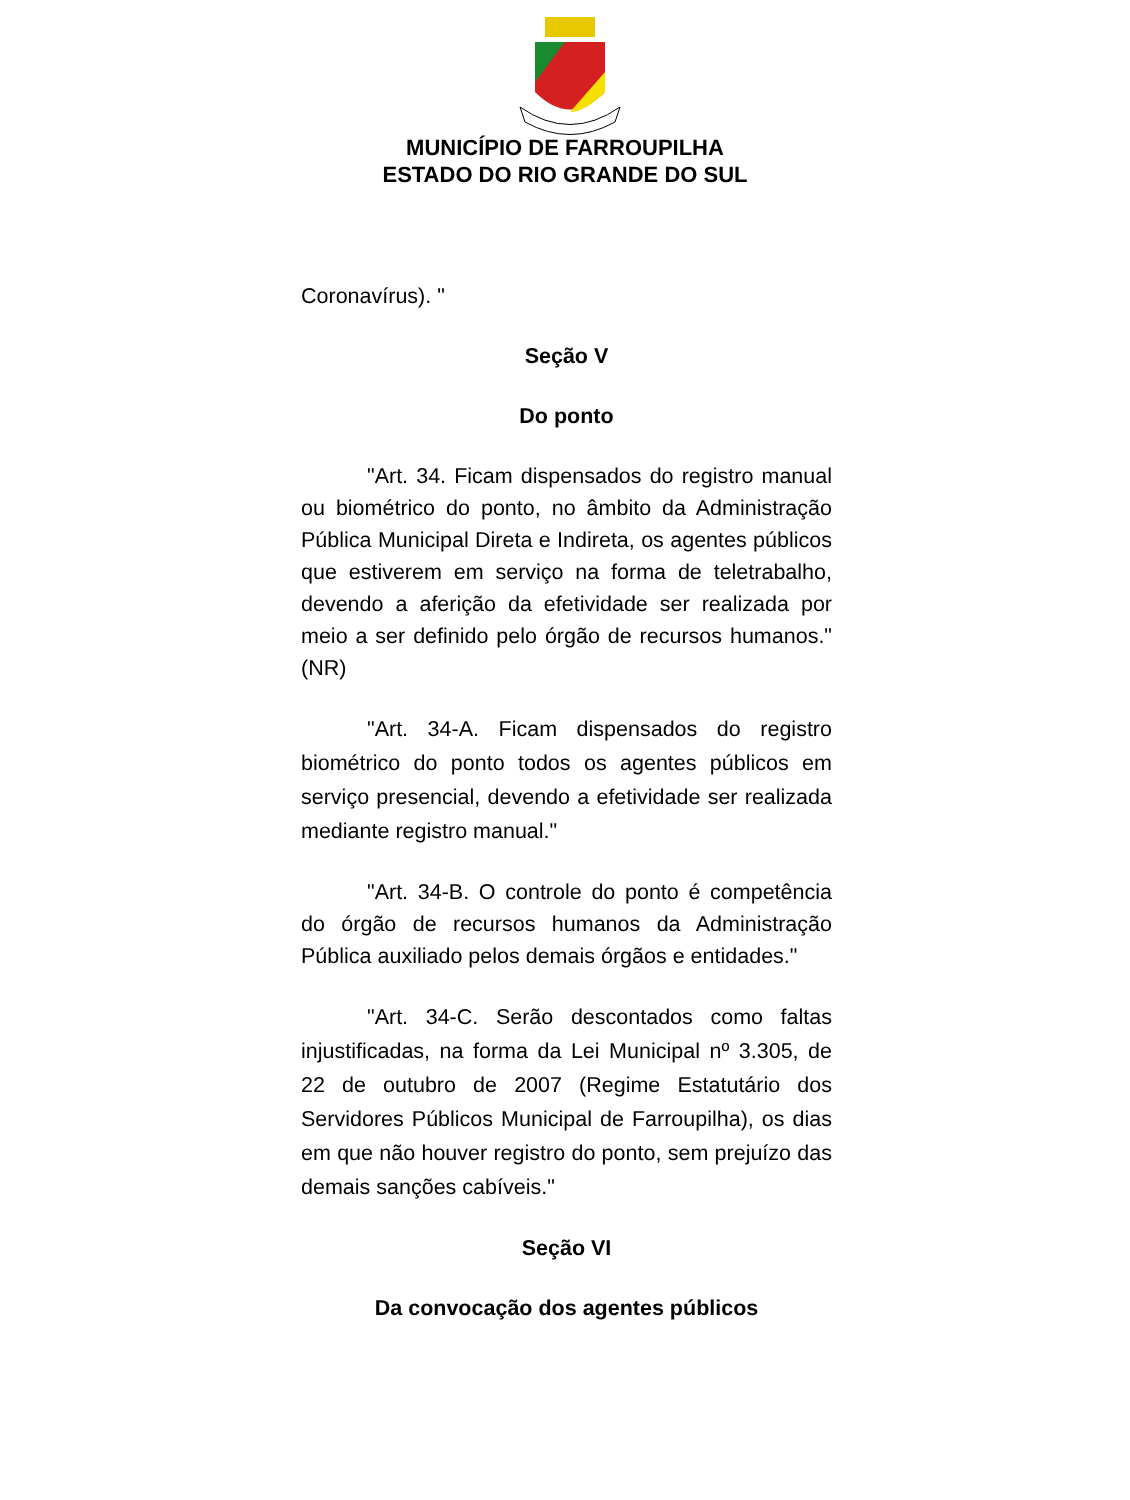MUNICÍPIO DE FARROUPILHA
ESTADO DO RIO GRANDE DO SUL
Coronavírus). "
Seção V
Do ponto
"Art. 34. Ficam dispensados do registro manual ou biométrico do ponto, no âmbito da Administração Pública Municipal Direta e Indireta, os agentes públicos que estiverem em serviço na forma de teletrabalho, devendo a aferição da efetividade ser realizada por meio a ser definido pelo órgão de recursos humanos." (NR)
"Art. 34-A. Ficam dispensados do registro biométrico do ponto todos os agentes públicos em serviço presencial, devendo a efetividade ser realizada mediante registro manual."
"Art. 34-B. O controle do ponto é competência do órgão de recursos humanos da Administração Pública auxiliado pelos demais órgãos e entidades."
"Art. 34-C. Serão descontados como faltas injustificadas, na forma da Lei Municipal nº 3.305, de 22 de outubro de 2007 (Regime Estatutário dos Servidores Públicos Municipal de Farroupilha), os dias em que não houver registro do ponto, sem prejuízo das demais sanções cabíveis."
Seção VI
Da convocação dos agentes públicos